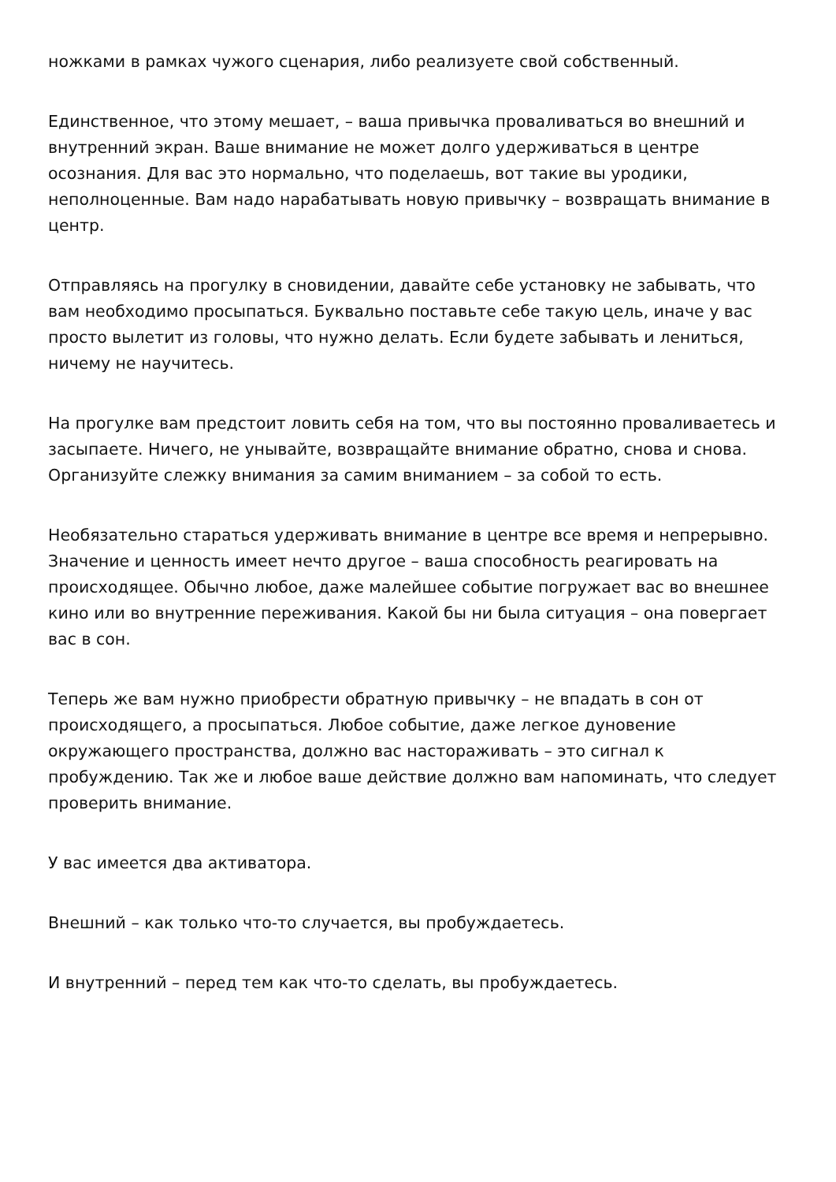ножками в рамках чужого сценария, либо реализуете свой собственный.
Единственное, что этому мешает, – ваша привычка проваливаться во внешний и внутренний экран. Ваше внимание не может долго удерживаться в центре осознания. Для вас это нормально, что поделаешь, вот такие вы уродики, неполноценные. Вам надо нарабатывать новую привычку – возвращать внимание в центр.
Отправляясь на прогулку в сновидении, давайте себе установку не забывать, что вам необходимо просыпаться. Буквально поставьте себе такую цель, иначе у вас просто вылетит из головы, что нужно делать. Если будете забывать и лениться, ничему не научитесь.
На прогулке вам предстоит ловить себя на том, что вы постоянно проваливаетесь и засыпаете. Ничего, не унывайте, возвращайте внимание обратно, снова и снова. Организуйте слежку внимания за самим вниманием – за собой то есть.
Необязательно стараться удерживать внимание в центре все время и непрерывно. Значение и ценность имеет нечто другое – ваша способность реагировать на происходящее. Обычно любое, даже малейшее событие погружает вас во внешнее кино или во внутренние переживания. Какой бы ни была ситуация – она повергает вас в сон.
Теперь же вам нужно приобрести обратную привычку – не впадать в сон от происходящего, а просыпаться. Любое событие, даже легкое дуновение окружающего пространства, должно вас настораживать – это сигнал к пробуждению. Так же и любое ваше действие должно вам напоминать, что следует проверить внимание.
У вас имеется два активатора.
Внешний – как только что-то случается, вы пробуждаетесь.
И внутренний – перед тем как что-то сделать, вы пробуждаетесь.